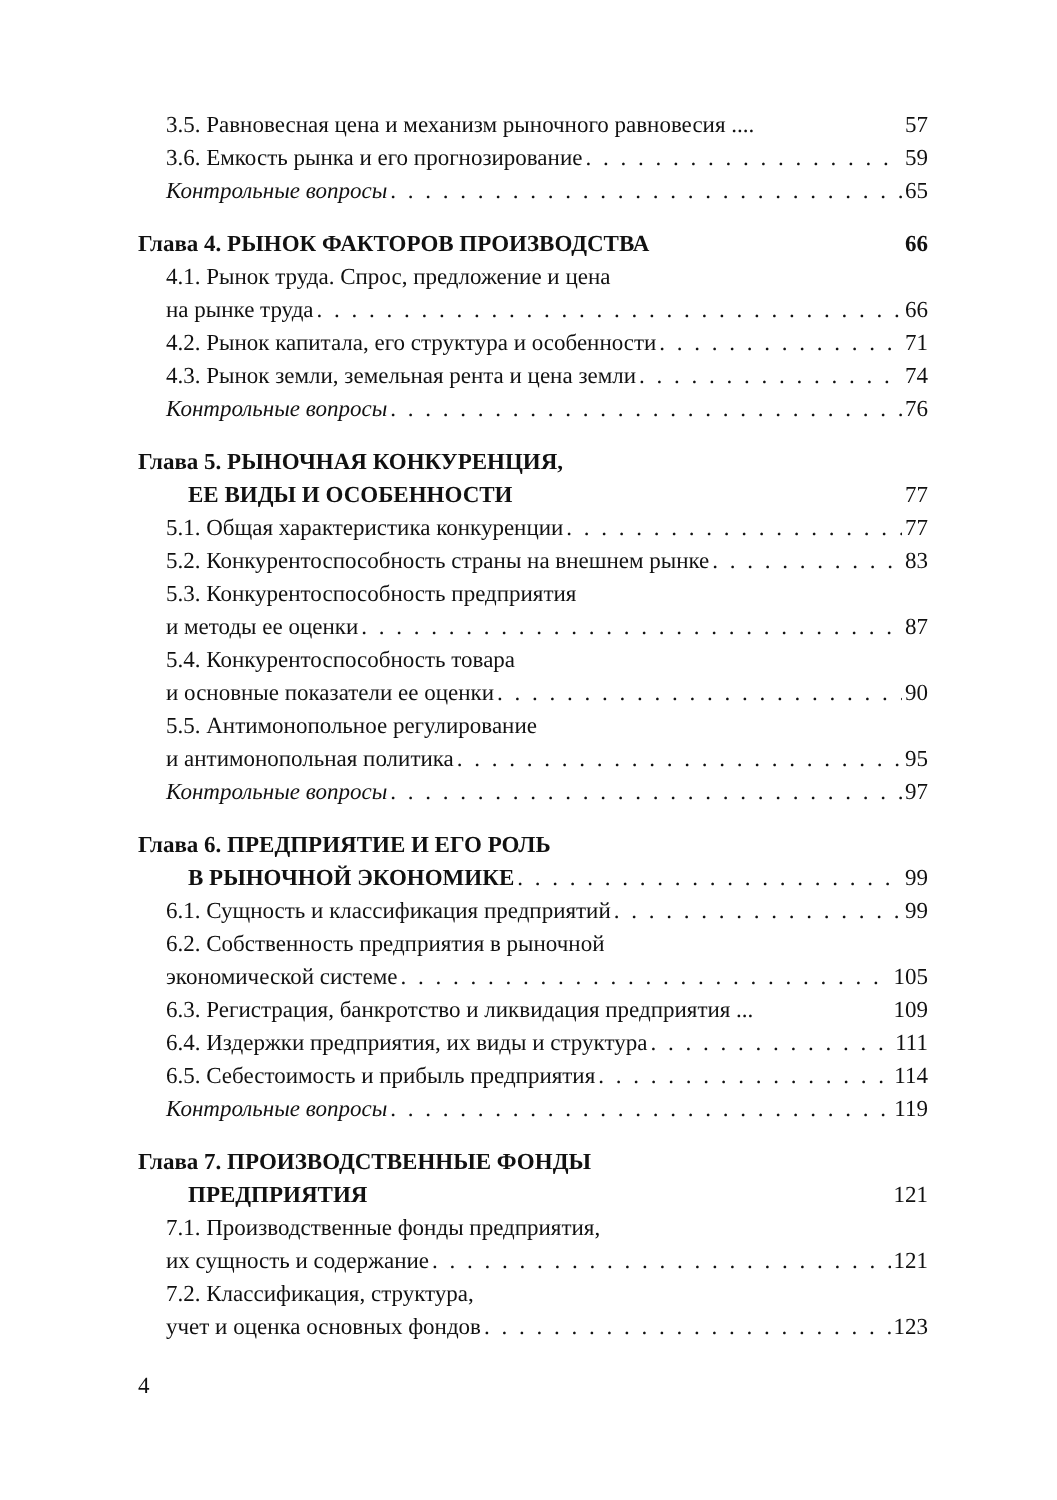3.5. Равновесная цена и механизм рыночного равновесия .... 57
3.6. Емкость рынка и его прогнозирование 59
Контрольные вопросы 65
Глава 4. РЫНОК ФАКТОРОВ ПРОИЗВОДСТВА 66
4.1. Рынок труда. Спрос, предложение и цена
на рынке труда 66
4.2. Рынок капитала, его структура и особенности 71
4.3. Рынок земли, земельная рента и цена земли 74
Контрольные вопросы 76
Глава 5. РЫНОЧНАЯ КОНКУРЕНЦИЯ,
ЕЕ ВИДЫ И ОСОБЕННОСТИ 77
5.1. Общая характеристика конкуренции 77
5.2. Конкурентоспособность страны на внешнем рынке 83
5.3. Конкурентоспособность предприятия
и методы ее оценки 87
5.4. Конкурентоспособность товара
и основные показатели ее оценки 90
5.5. Антимонопольное регулирование
и антимонопольная политика 95
Контрольные вопросы 97
Глава 6. ПРЕДПРИЯТИЕ И ЕГО РОЛЬ
В РЫНОЧНОЙ ЭКОНОМИКЕ 99
6.1. Сущность и классификация предприятий 99
6.2. Собственность предприятия в рыночной
экономической системе 105
6.3. Регистрация, банкротство и ликвидация предприятия ... 109
6.4. Издержки предприятия, их виды и структура 111
6.5. Себестоимость и прибыль предприятия 114
Контрольные вопросы 119
Глава 7. ПРОИЗВОДСТВЕННЫЕ ФОНДЫ
ПРЕДПРИЯТИЯ 121
7.1. Производственные фонды предприятия,
их сущность и содержание 121
7.2. Классификация, структура,
учет и оценка основных фондов 123
4